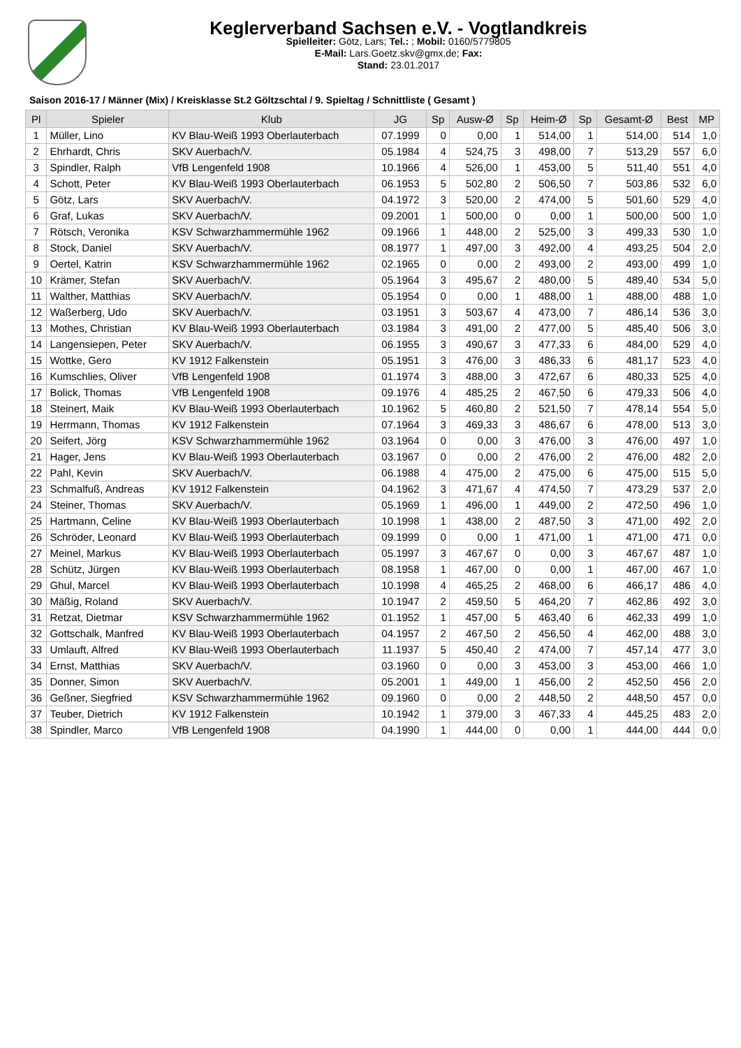Keglerverband Sachsen e.V. - Vogtlandkreis
Spielleiter: Götz, Lars; Tel.: ; Mobil: 0160/5779805
E-Mail: Lars.Goetz.skv@gmx.de; Fax:
Stand: 23.01.2017
Saison 2016-17 / Männer (Mix) / Kreisklasse St.2 Göltzschtal / 9. Spieltag / Schnittliste ( Gesamt )
| Pl | Spieler | Klub | JG | Sp | Ausw-Ø | Sp | Heim-Ø | Sp | Gesamt-Ø | Best | MP |
| --- | --- | --- | --- | --- | --- | --- | --- | --- | --- | --- | --- |
| 1 | Müller, Lino | KV Blau-Weiß 1993 Oberlauterbach | 07.1999 | 0 | 0,00 | 1 | 514,00 | 1 | 514,00 | 514 | 1,0 |
| 2 | Ehrhardt, Chris | SKV Auerbach/V. | 05.1984 | 4 | 524,75 | 3 | 498,00 | 7 | 513,29 | 557 | 6,0 |
| 3 | Spindler, Ralph | VfB Lengenfeld 1908 | 10.1966 | 4 | 526,00 | 1 | 453,00 | 5 | 511,40 | 551 | 4,0 |
| 4 | Schott, Peter | KV Blau-Weiß 1993 Oberlauterbach | 06.1953 | 5 | 502,80 | 2 | 506,50 | 7 | 503,86 | 532 | 6,0 |
| 5 | Götz, Lars | SKV Auerbach/V. | 04.1972 | 3 | 520,00 | 2 | 474,00 | 5 | 501,60 | 529 | 4,0 |
| 6 | Graf, Lukas | SKV Auerbach/V. | 09.2001 | 1 | 500,00 | 0 | 0,00 | 1 | 500,00 | 500 | 1,0 |
| 7 | Rötsch, Veronika | KSV Schwarzhammermühle 1962 | 09.1966 | 1 | 448,00 | 2 | 525,00 | 3 | 499,33 | 530 | 1,0 |
| 8 | Stock, Daniel | SKV Auerbach/V. | 08.1977 | 1 | 497,00 | 3 | 492,00 | 4 | 493,25 | 504 | 2,0 |
| 9 | Oertel, Katrin | KSV Schwarzhammermühle 1962 | 02.1965 | 0 | 0,00 | 2 | 493,00 | 2 | 493,00 | 499 | 1,0 |
| 10 | Krämer, Stefan | SKV Auerbach/V. | 05.1964 | 3 | 495,67 | 2 | 480,00 | 5 | 489,40 | 534 | 5,0 |
| 11 | Walther, Matthias | SKV Auerbach/V. | 05.1954 | 0 | 0,00 | 1 | 488,00 | 1 | 488,00 | 488 | 1,0 |
| 12 | Waßerberg, Udo | SKV Auerbach/V. | 03.1951 | 3 | 503,67 | 4 | 473,00 | 7 | 486,14 | 536 | 3,0 |
| 13 | Mothes, Christian | KV Blau-Weiß 1993 Oberlauterbach | 03.1984 | 3 | 491,00 | 2 | 477,00 | 5 | 485,40 | 506 | 3,0 |
| 14 | Langensiepen, Peter | SKV Auerbach/V. | 06.1955 | 3 | 490,67 | 3 | 477,33 | 6 | 484,00 | 529 | 4,0 |
| 15 | Wottke, Gero | KV 1912 Falkenstein | 05.1951 | 3 | 476,00 | 3 | 486,33 | 6 | 481,17 | 523 | 4,0 |
| 16 | Kumschlies, Oliver | VfB Lengenfeld 1908 | 01.1974 | 3 | 488,00 | 3 | 472,67 | 6 | 480,33 | 525 | 4,0 |
| 17 | Bolick, Thomas | VfB Lengenfeld 1908 | 09.1976 | 4 | 485,25 | 2 | 467,50 | 6 | 479,33 | 506 | 4,0 |
| 18 | Steinert, Maik | KV Blau-Weiß 1993 Oberlauterbach | 10.1962 | 5 | 460,80 | 2 | 521,50 | 7 | 478,14 | 554 | 5,0 |
| 19 | Herrmann, Thomas | KV 1912 Falkenstein | 07.1964 | 3 | 469,33 | 3 | 486,67 | 6 | 478,00 | 513 | 3,0 |
| 20 | Seifert, Jörg | KSV Schwarzhammermühle 1962 | 03.1964 | 0 | 0,00 | 3 | 476,00 | 3 | 476,00 | 497 | 1,0 |
| 21 | Hager, Jens | KV Blau-Weiß 1993 Oberlauterbach | 03.1967 | 0 | 0,00 | 2 | 476,00 | 2 | 476,00 | 482 | 2,0 |
| 22 | Pahl, Kevin | SKV Auerbach/V. | 06.1988 | 4 | 475,00 | 2 | 475,00 | 6 | 475,00 | 515 | 5,0 |
| 23 | Schmalfuß, Andreas | KV 1912 Falkenstein | 04.1962 | 3 | 471,67 | 4 | 474,50 | 7 | 473,29 | 537 | 2,0 |
| 24 | Steiner, Thomas | SKV Auerbach/V. | 05.1969 | 1 | 496,00 | 1 | 449,00 | 2 | 472,50 | 496 | 1,0 |
| 25 | Hartmann, Celine | KV Blau-Weiß 1993 Oberlauterbach | 10.1998 | 1 | 438,00 | 2 | 487,50 | 3 | 471,00 | 492 | 2,0 |
| 26 | Schröder, Leonard | KV Blau-Weiß 1993 Oberlauterbach | 09.1999 | 0 | 0,00 | 1 | 471,00 | 1 | 471,00 | 471 | 0,0 |
| 27 | Meinel, Markus | KV Blau-Weiß 1993 Oberlauterbach | 05.1997 | 3 | 467,67 | 0 | 0,00 | 3 | 467,67 | 487 | 1,0 |
| 28 | Schütz, Jürgen | KV Blau-Weiß 1993 Oberlauterbach | 08.1958 | 1 | 467,00 | 0 | 0,00 | 1 | 467,00 | 467 | 1,0 |
| 29 | Ghul, Marcel | KV Blau-Weiß 1993 Oberlauterbach | 10.1998 | 4 | 465,25 | 2 | 468,00 | 6 | 466,17 | 486 | 4,0 |
| 30 | Mäßig, Roland | SKV Auerbach/V. | 10.1947 | 2 | 459,50 | 5 | 464,20 | 7 | 462,86 | 492 | 3,0 |
| 31 | Retzat, Dietmar | KSV Schwarzhammermühle 1962 | 01.1952 | 1 | 457,00 | 5 | 463,40 | 6 | 462,33 | 499 | 1,0 |
| 32 | Gottschalk, Manfred | KV Blau-Weiß 1993 Oberlauterbach | 04.1957 | 2 | 467,50 | 2 | 456,50 | 4 | 462,00 | 488 | 3,0 |
| 33 | Umlauft, Alfred | KV Blau-Weiß 1993 Oberlauterbach | 11.1937 | 5 | 450,40 | 2 | 474,00 | 7 | 457,14 | 477 | 3,0 |
| 34 | Ernst, Matthias | SKV Auerbach/V. | 03.1960 | 0 | 0,00 | 3 | 453,00 | 3 | 453,00 | 466 | 1,0 |
| 35 | Donner, Simon | SKV Auerbach/V. | 05.2001 | 1 | 449,00 | 1 | 456,00 | 2 | 452,50 | 456 | 2,0 |
| 36 | Geßner, Siegfried | KSV Schwarzhammermühle 1962 | 09.1960 | 0 | 0,00 | 2 | 448,50 | 2 | 448,50 | 457 | 0,0 |
| 37 | Teuber, Dietrich | KV 1912 Falkenstein | 10.1942 | 1 | 379,00 | 3 | 467,33 | 4 | 445,25 | 483 | 2,0 |
| 38 | Spindler, Marco | VfB Lengenfeld 1908 | 04.1990 | 1 | 444,00 | 0 | 0,00 | 1 | 444,00 | 444 | 0,0 |